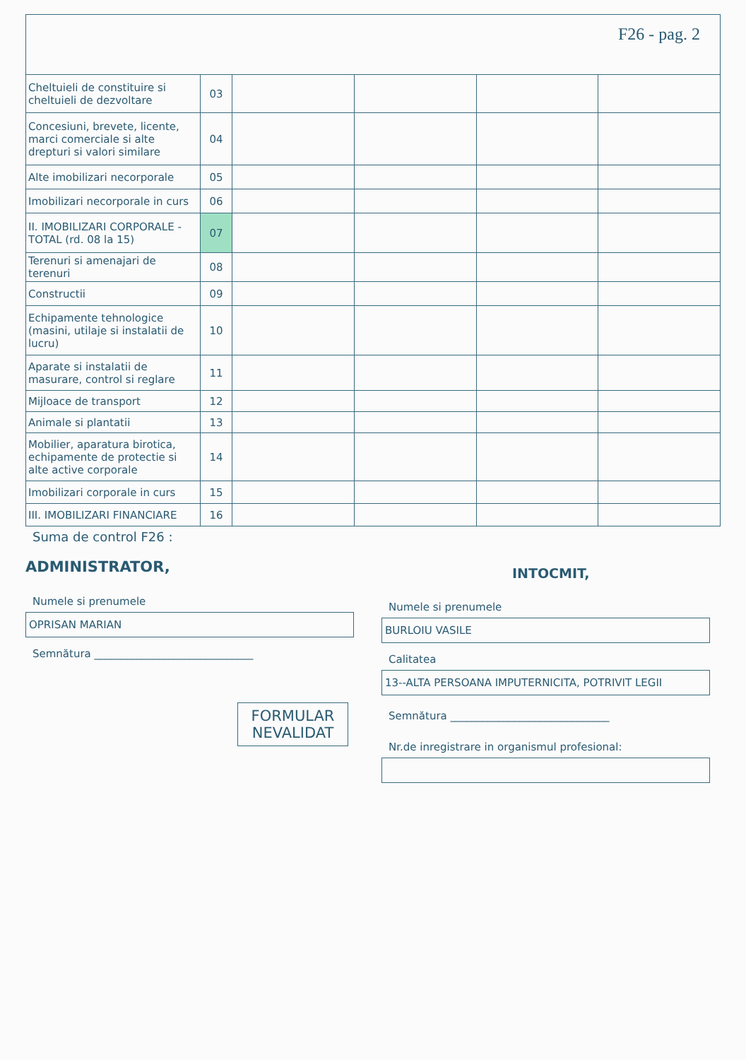F26 - pag. 2
| Cheltuieli de constituire si cheltuieli de dezvoltare | 03 | | | | |
| Concesiuni, brevete, licente, marci comerciale si alte drepturi si valori similare | 04 | | | | |
| Alte imobilizari necorporale | 05 | | | | |
| Imobilizari necorporale in curs | 06 | | | | |
| II. IMOBILIZARI CORPORALE - TOTAL (rd. 08 la 15) | 07 | | | | |
| Terenuri si amenajari de terenuri | 08 | | | | |
| Constructii | 09 | | | | |
| Echipamente tehnologice (masini, utilaje si instalatii de lucru) | 10 | | | | |
| Aparate si instalatii de masurare, control si reglare | 11 | | | | |
| Mijloace de transport | 12 | | | | |
| Animale si plantatii | 13 | | | | |
| Mobilier, aparatura birotica, echipamente de protectie si alte active corporale | 14 | | | | |
| Imobilizari corporale in curs | 15 | | | | |
| III. IMOBILIZARI FINANCIARE | 16 | | | | |
Suma de control F26 :
ADMINISTRATOR,
Numele si prenumele
OPRISAN MARIAN
Semnătura ______________________________
FORMULAR
NEVALIDAT
INTOCMIT,
Numele si prenumele
BURLOIU VASILE
Calitatea
13--ALTA PERSOANA IMPUTERNICITA, POTRIVIT LEGII
Semnătura ______________________________
Nr.de inregistrare in organismul profesional: